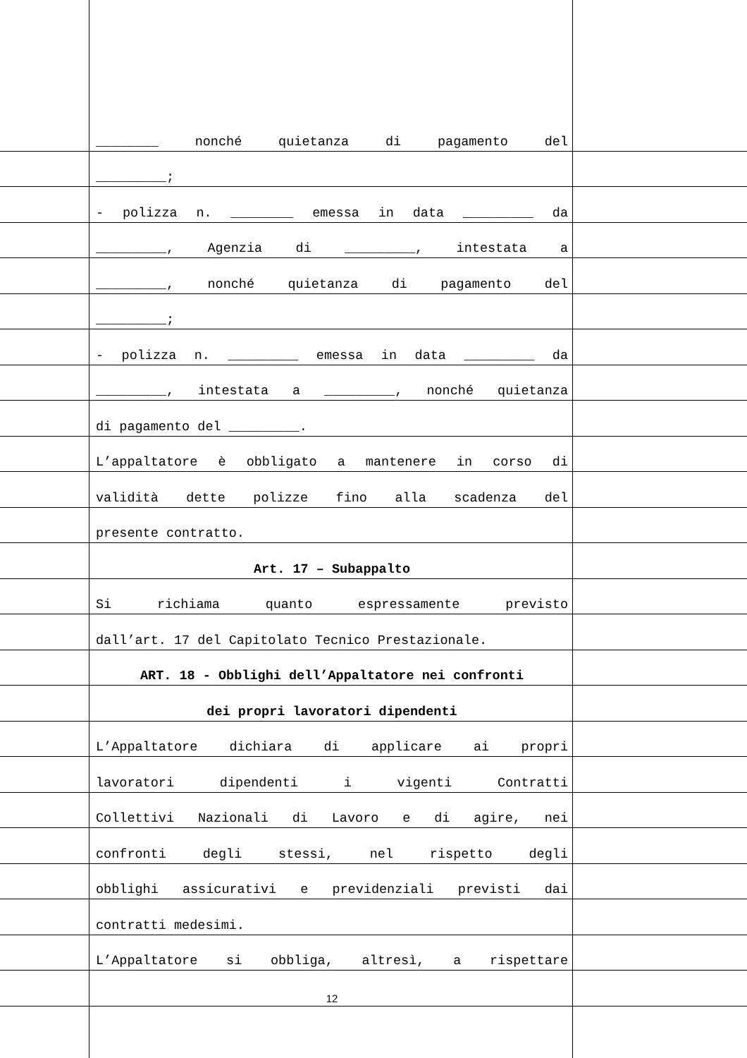________ nonché quietanza di pagamento del
_________;
- polizza n. ________ emessa in data _________ da
_________, Agenzia di _________, intestata a
_________, nonché quietanza di pagamento del
_________;
- polizza n. _________ emessa in data _________ da
_________, intestata a _________, nonché quietanza
di pagamento del _________.
L’appaltatore è obbligato a mantenere in corso di
validità dette polizze fino alla scadenza del
presente contratto.
Art. 17 – Subappalto
Si richiama quanto espressamente previsto
dall’art. 17 del Capitolato Tecnico Prestazionale.
ART. 18 - Obblighi dell’Appaltatore nei confronti
dei propri lavoratori dipendenti
L’Appaltatore dichiara di applicare ai propri
lavoratori dipendenti i vigenti Contratti
Collettivi Nazionali di Lavoro e di agire, nei
confronti degli stessi, nel rispetto degli
obblighi assicurativi e previdenziali previsti dai
contratti medesimi.
L’Appaltatore si obbliga, altresì, a rispettare
12